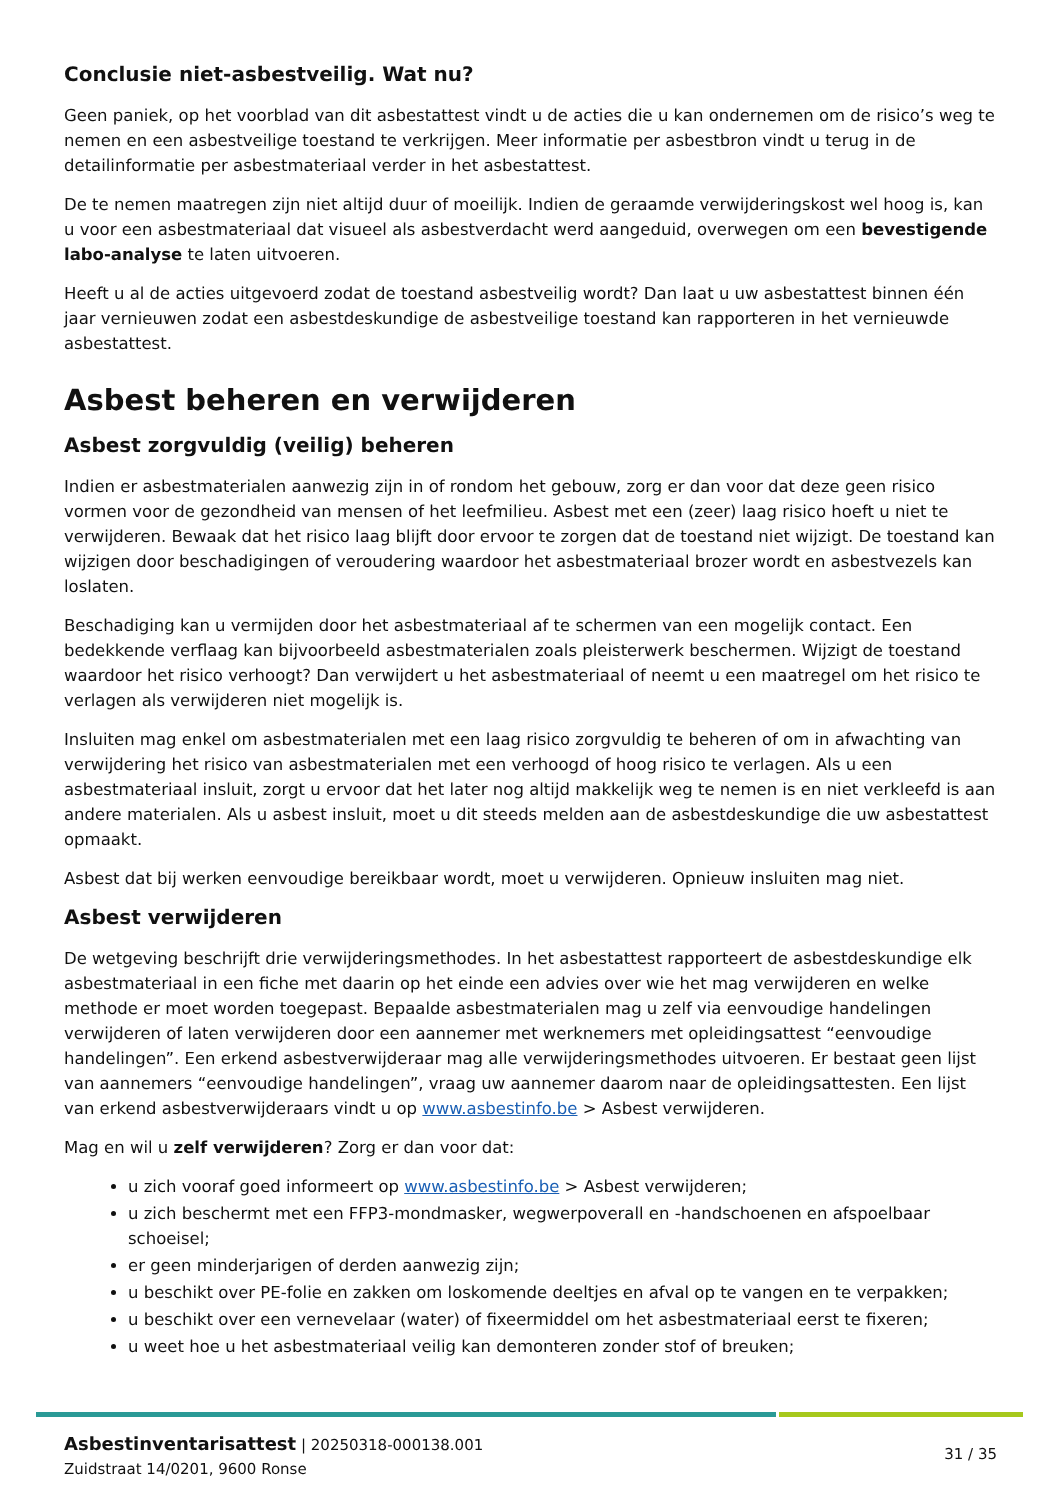Conclusie niet-asbestveilig. Wat nu?
Geen paniek, op het voorblad van dit asbestattest vindt u de acties die u kan ondernemen om de risico’s weg te nemen en een asbestveilige toestand te verkrijgen. Meer informatie per asbestbron vindt u terug in de detailinformatie per asbestmateriaal verder in het asbestattest.
De te nemen maatregen zijn niet altijd duur of moeilijk. Indien de geraamde verwijderingskost wel hoog is, kan u voor een asbestmateriaal dat visueel als asbestverdacht werd aangeduid, overwegen om een bevestigende labo-analyse te laten uitvoeren.
Heeft u al de acties uitgevoerd zodat de toestand asbestveilig wordt? Dan laat u uw asbestattest binnen één jaar vernieuwen zodat een asbestdeskundige de asbestveilige toestand kan rapporteren in het vernieuwde asbestattest.
Asbest beheren en verwijderen
Asbest zorgvuldig (veilig) beheren
Indien er asbestmaterialen aanwezig zijn in of rondom het gebouw, zorg er dan voor dat deze geen risico vormen voor de gezondheid van mensen of het leefmilieu. Asbest met een (zeer) laag risico hoeft u niet te verwijderen. Bewaak dat het risico laag blijft door ervoor te zorgen dat de toestand niet wijzigt. De toestand kan wijzigen door beschadigingen of veroudering waardoor het asbestmateriaal brozer wordt en asbestvezels kan loslaten.
Beschadiging kan u vermijden door het asbestmateriaal af te schermen van een mogelijk contact. Een bedekkende verflaag kan bijvoorbeeld asbestmaterialen zoals pleisterwerk beschermen. Wijzigt de toestand waardoor het risico verhoogt? Dan verwijdert u het asbestmateriaal of neemt u een maatregel om het risico te verlagen als verwijderen niet mogelijk is.
Insluiten mag enkel om asbestmaterialen met een laag risico zorgvuldig te beheren of om in afwachting van verwijdering het risico van asbestmaterialen met een verhoogd of hoog risico te verlagen. Als u een asbestmateriaal insluit, zorgt u ervoor dat het later nog altijd makkelijk weg te nemen is en niet verkleefd is aan andere materialen. Als u asbest insluit, moet u dit steeds melden aan de asbestdeskundige die uw asbestattest opmaakt.
Asbest dat bij werken eenvoudige bereikbaar wordt, moet u verwijderen. Opnieuw insluiten mag niet.
Asbest verwijderen
De wetgeving beschrijft drie verwijderingsmethodes. In het asbestattest rapporteert de asbestdeskundige elk asbestmateriaal in een fiche met daarin op het einde een advies over wie het mag verwijderen en welke methode er moet worden toegepast. Bepaalde asbestmaterialen mag u zelf via eenvoudige handelingen verwijderen of laten verwijderen door een aannemer met werknemers met opleidingsattest “eenvoudige handelingen”. Een erkend asbestverwijderaar mag alle verwijderingsmethodes uitvoeren. Er bestaat geen lijst van aannemers “eenvoudige handelingen”, vraag uw aannemer daarom naar de opleidingsattesten. Een lijst van erkend asbestverwijderaars vindt u op www.asbestinfo.be > Asbest verwijderen.
Mag en wil u zelf verwijderen? Zorg er dan voor dat:
u zich vooraf goed informeert op www.asbestinfo.be > Asbest verwijderen;
u zich beschermt met een FFP3-mondmasker, wegwerpoverall en -handschoenen en afspoelbaar schoeisel;
er geen minderjarigen of derden aanwezig zijn;
u beschikt over PE-folie en zakken om loskomende deeltjes en afval op te vangen en te verpakken;
u beschikt over een vernevelaar (water) of fixeermiddel om het asbestmateriaal eerst te fixeren;
u weet hoe u het asbestmateriaal veilig kan demonteren zonder stof of breuken;
Asbestinventarisattest | 20250318-000138.001
Zuidstraat 14/0201, 9600 Ronse
31 / 35